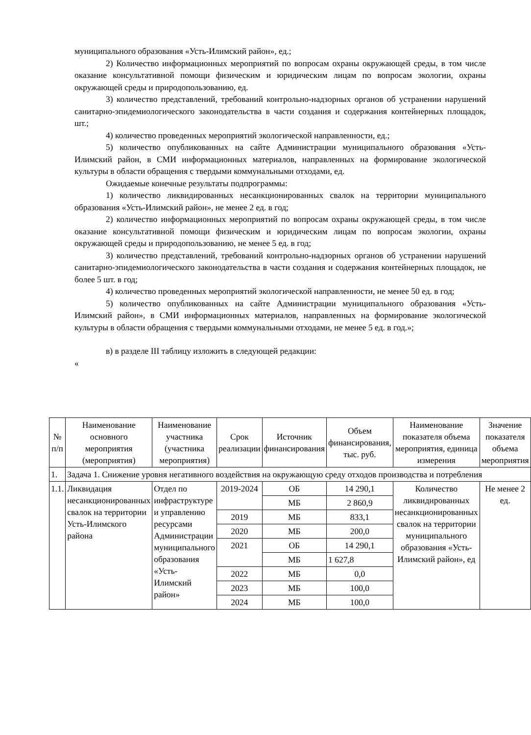муниципального образования «Усть-Илимский район», ед.;
2) Количество информационных мероприятий по вопросам охраны окружающей среды, в том числе оказание консультативной помощи физическим и юридическим лицам по вопросам экологии, охраны окружающей среды и природопользованию, ед.
3) количество представлений, требований контрольно-надзорных органов об устранении нарушений санитарно-эпидемиологического законодательства в части создания и содержания контейнерных площадок, шт.;
4) количество проведенных мероприятий экологической направленности, ед.;
5) количество опубликованных на сайте Администрации муниципального образования «Усть-Илимский район, в СМИ информационных материалов, направленных на формирование экологической культуры в области обращения с твердыми коммунальными отходами, ед.
Ожидаемые конечные результаты подпрограммы:
1) количество ликвидированных несанкционированных свалок на территории муниципального образования «Усть-Илимский район», не менее 2 ед. в год;
2) количество информационных мероприятий по вопросам охраны окружающей среды, в том числе оказание консультативной помощи физическим и юридическим лицам по вопросам экологии, охраны окружающей среды и природопользованию, не менее 5 ед. в год;
3) количество представлений, требований контрольно-надзорных органов об устранении нарушений санитарно-эпидемиологического законодательства в части создания и содержания контейнерных площадок, не более 5 шт. в год;
4) количество проведенных мероприятий экологической направленности, не менее 50 ед. в год;
5) количество опубликованных на сайте Администрации муниципального образования «Усть-Илимский район», в СМИ информационных материалов, направленных на формирование экологической культуры в области обращения с твердыми коммунальными отходами, не менее 5 ед. в год.»;
в) в разделе III таблицу изложить в следующей редакции:
«
| № п/п | Наименование основного мероприятия (мероприятия) | Наименование участника (участника мероприятия) | Срок реализации | Источник финансирования | Объем финансирования, тыс. руб. | Наименование показателя объема мероприятия, единица измерения | Значение показателя объема мероприятия |
| --- | --- | --- | --- | --- | --- | --- | --- |
| 1. | Задача 1. Снижение уровня негативного воздействия на окружающую среду отходов производства и потребления | | | | | | |
| 1.1. | Ликвидация несанкционированных свалок на территории Усть-Илимского района | Отдел по инфраструктуре и управлению ресурсами Администрации муниципального образования «Усть-Илимский район» | 2019-2024 | ОБ | 14 290,1 | Количество ликвидированных несанкционированных свалок на территории муниципального образования «Усть-Илимский район», ед | Не менее 2 ед. |
| | | | | МБ | 2 860,9 | | |
| | | | 2019 | МБ | 833,1 | | |
| | | | 2020 | МБ | 200,0 | | |
| | | | 2021 | ОБ | 14 290,1 | | |
| | | | | МБ | 1 627,8 | | |
| | | | 2022 | МБ | 0,0 | | |
| | | | 2023 | МБ | 100,0 | | |
| | | | 2024 | МБ | 100,0 | | |